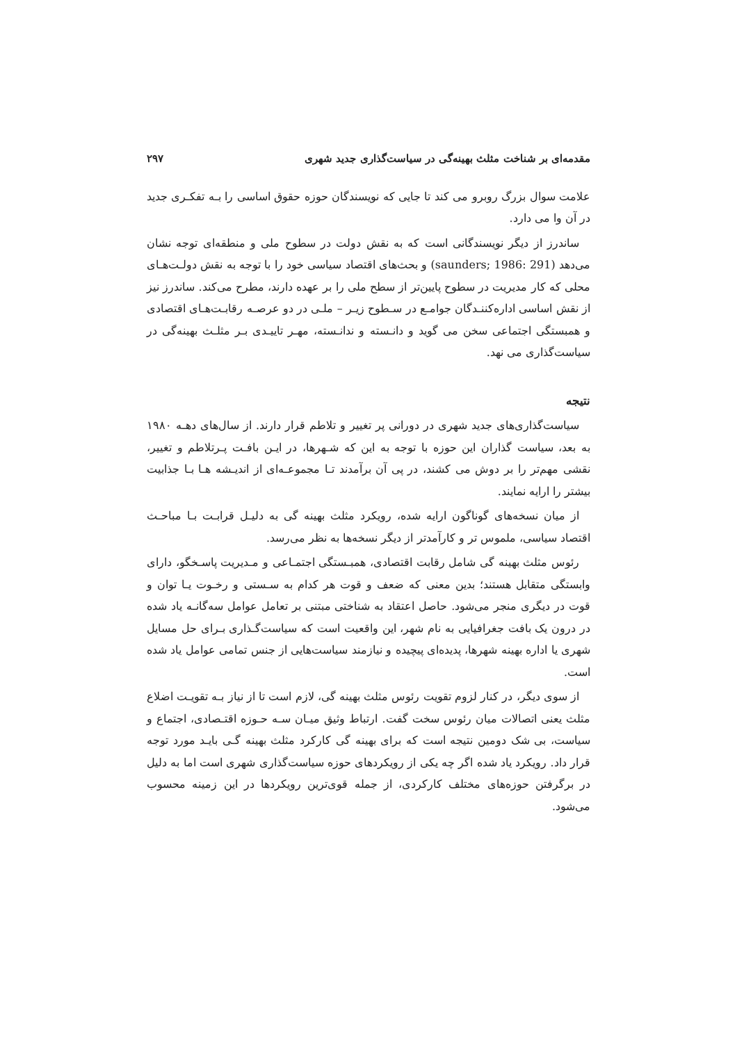مقدمه‌ای بر شناخت مثلث بهینه‌گی در سیاست‌گذاری جدید شهری ۲۹۷
علامت سوال بزرگ روبرو می کند تا جایی که نویسندگان حوزه حقوق اساسی را بـه تفکـری جدید در آن وا می دارد.
ساندرز از دیگر نویسندگانی است که به نقش دولت در سطوح ملی و منطقه‌ای توجه نشان می‌دهد (saunders; 1986: 291) و بحث‌های اقتصاد سیاسی خود را با توجه به نقش دولـت‌هـای محلی که کار مدیریت در سطوح پایین‌تر از سطح ملی را بر عهده دارند، مطرح می‌کند. ساندرز نیز از نقش اساسی اداره‌کننـدگان جوامـع در سـطوح زیـر – ملـی در دو عرصـه رقابـت‌هـای اقتصادی و همبستگی اجتماعی سخن می گوید و دانـسته و ندانـسته، مهـر تاییـدی بـر مثلـث بهینه‌گی در سیاست‌گذاری می نهد.
نتیجه
سیاست‌گذاری‌های جدید شهری در دورانی پر تغییر و تلاطم قرار دارند. از سال‌های دهـه ۱۹۸۰ به بعد، سیاست گذاران این حوزه با توجه به این که شـهرها، در ایـن بافـت پـرتلاطم و تغییر، نقشی مهم‌تر را بر دوش می کشند، در پی آن برآمدند تـا مجموعـه‌ای از اندیـشه هـا بـا جذابیت بیشتر را ارایه نمایند.
از میان نسخه‌های گوناگون ارایه شده، رویکرد مثلث بهینه گی به دلیـل قرابـت بـا مباحـث اقتصاد سیاسی، ملموس تر و کارآمدتر از دیگر نسخه‌ها به نظر می‌رسد.
رئوس مثلث بهینه گی شامل رقابت اقتصادی، همبـستگی اجتمـاعی و مـدیریت پاسـخگو، دارای وابستگی متقابل هستند؛ بدین معنی که ضعف و قوت هر کدام به سـستی و رخـوت یـا توان و قوت در دیگری منجر می‌شود. حاصل اعتقاد به شناختی مبتنی بر تعامل عوامل سه‌گانـه یاد شده در درون یک بافت جغرافیایی به نام شهر، این واقعیت است که سیاست‌گـذاری بـرای حل مسایل شهری یا اداره بهینه شهرها، پدیده‌ای پیچیده و نیازمند سیاست‌هایی از جنس تمامی عوامل یاد شده است.
از سوی دیگر، در کنار لزوم تقویت رئوس مثلث بهینه گی، لازم است تا از نیاز بـه تقویـت اضلاع مثلث یعنی اتصالات میان رئوس سخت گفت. ارتباط وثیق میـان سـه حـوزه اقتـصادی، اجتماع و سیاست، بی شک دومین نتیجه است که برای بهینه گی کارکرد مثلث بهینه گـی بایـد مورد توجه قرار داد. رویکرد یاد شده اگر چه یکی از رویکردهای حوزه سیاست‌گذاری شهری است اما به دلیل در برگرفتن حوزه‌های مختلف کارکردی، از جمله قوی‌ترین رویکردها در این زمینه محسوب می‌شود.